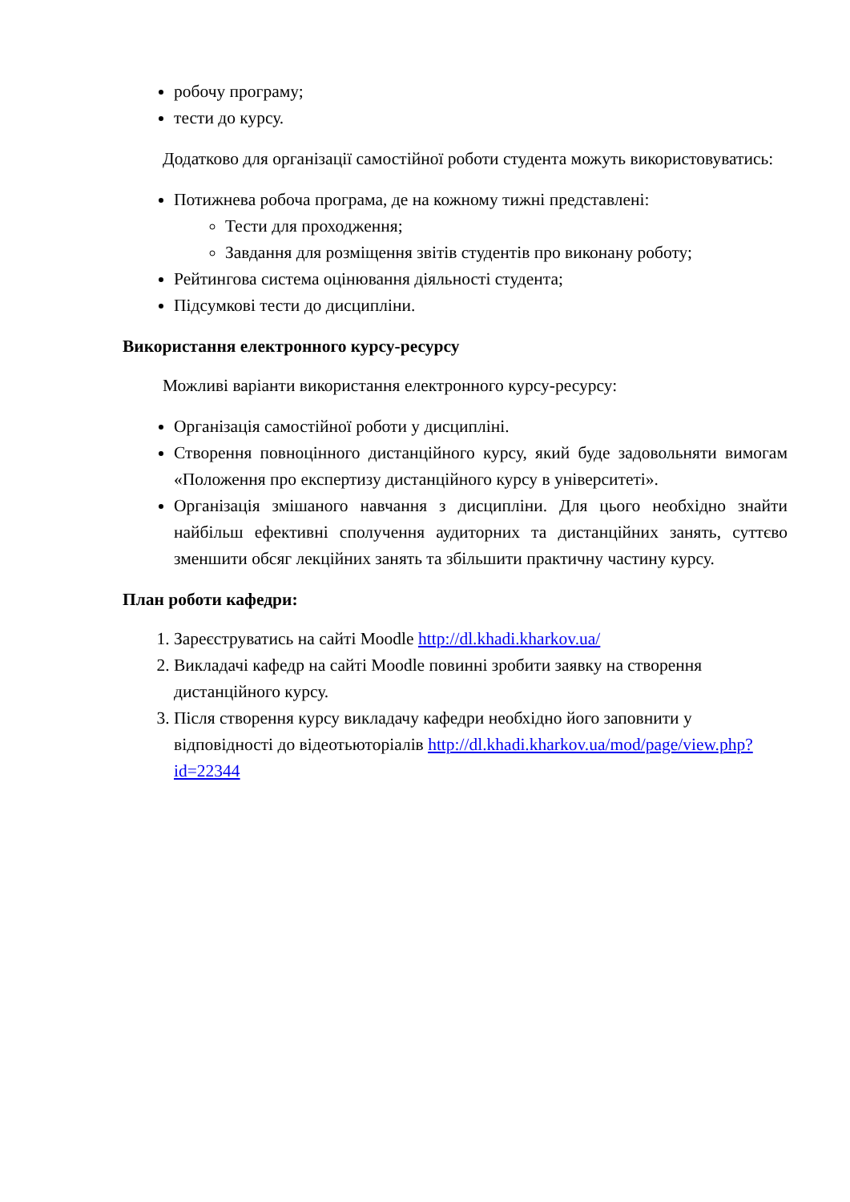робочу програму;
тести до курсу.
Додатково для організації самостійної роботи студента можуть використовуватись:
Потижнева робоча програма, де на кожному тижні представлені:
Тести для проходження;
Завдання для розміщення звітів студентів про виконану роботу;
Рейтингова система оцінювання діяльності студента;
Підсумкові тести до дисципліни.
Використання електронного курсу-ресурсу
Можливі варіанти використання електронного курсу-ресурсу:
Організація самостійної роботи у дисципліні.
Створення повноцінного дистанційного курсу, який буде задовольняти вимогам «Положення про експертизу дистанційного курсу в університеті».
Організація змішаного навчання з дисципліни. Для цього необхідно знайти найбільш ефективні сполучення аудиторних та дистанційних занять, суттєво зменшити обсяг лекційних занять та збільшити практичну частину курсу.
План роботи кафедри:
1. Зареєструватись на сайті Moodle http://dl.khadi.kharkov.ua/
2. Викладачі кафедр на сайті Moodle повинні зробити заявку на створення дистанційного курсу.
3. Після створення курсу викладачу кафедри необхідно його заповнити у відповідності до відеотьюторіалів http://dl.khadi.kharkov.ua/mod/page/view.php?id=22344